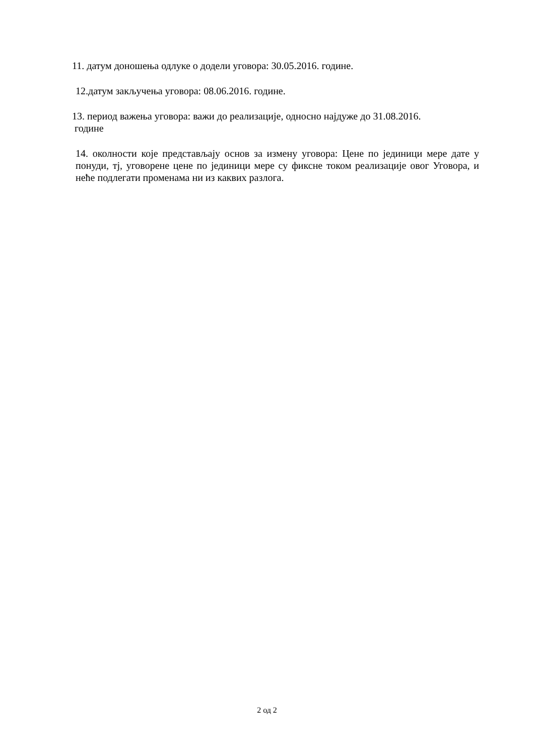11. датум доношења одлуке о додели уговора: 30.05.2016. године.
12.датум закључења уговора: 08.06.2016. године.
13. период важења уговора: важи до реализације, односно најдуже до 31.08.2016.
године
14. околности које представљају основ за измену уговора: Цене по јединици мере дате у понуди, тј, уговорене цене по јединици мере су фиксне током реализације овог Уговора, и неће подлегати променама ни из каквих разлога.
2 од 2